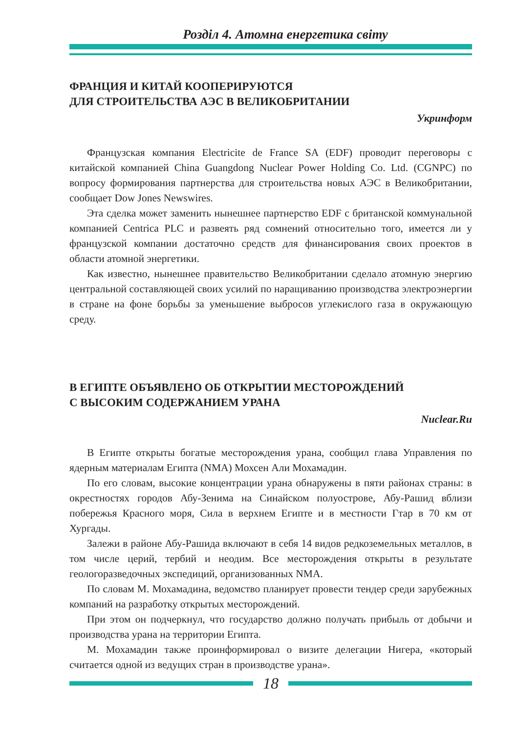Розділ 4. Атомна енергетика світу
ФРАНЦИЯ И КИТАЙ КООПЕРИРУЮТСЯ
ДЛЯ СТРОИТЕЛЬСТВА АЭС В ВЕЛИКОБРИТАНИИ
Укринформ
Французская компания Electricite de France SA (EDF) проводит переговоры с китайской компанией China Guangdong Nuclear Power Holding Co. Ltd. (CGNPC) по вопросу формирования партнерства для строительства новых АЭС в Великобритании, сообщает Dow Jones Newswires.
Эта сделка может заменить нынешнее партнерство EDF с британской коммунальной компанией Centrica PLC и развеять ряд сомнений относительно того, имеется ли у французской компании достаточно средств для финансирования своих проектов в области атомной энергетики.
Как известно, нынешнее правительство Великобритании сделало атомную энергию центральной составляющей своих усилий по наращиванию производства электроэнергии в стране на фоне борьбы за уменьшение выбросов углекислого газа в окружающую среду.
В ЕГИПТЕ ОБЪЯВЛЕНО ОБ ОТКРЫТИИ МЕСТОРОЖДЕНИЙ
С ВЫСОКИМ СОДЕРЖАНИЕМ УРАНА
Nuclear.Ru
В Египте открыты богатые месторождения урана, сообщил глава Управления по ядерным материалам Египта (NMA) Мохсен Али Мохамадин.
По его словам, высокие концентрации урана обнаружены в пяти районах страны: в окрестностях городов Абу-Зенима на Синайском полуострове, Абу-Рашид вблизи побережья Красного моря, Сила в верхнем Египте и в местности Гтар в 70 км от Хургады.
Залежи в районе Абу-Рашида включают в себя 14 видов редкоземельных металлов, в том числе церий, тербий и неодим. Все месторождения открыты в результате геологоразведочных экспедиций, организованных NMA.
По словам М. Мохамадина, ведомство планирует провести тендер среди зарубежных компаний на разработку открытых месторождений.
При этом он подчеркнул, что государство должно получать прибыль от добычи и производства урана на территории Египта.
М. Мохамадин также проинформировал о визите делегации Нигера, «который считается одной из ведущих стран в производстве урана».
18